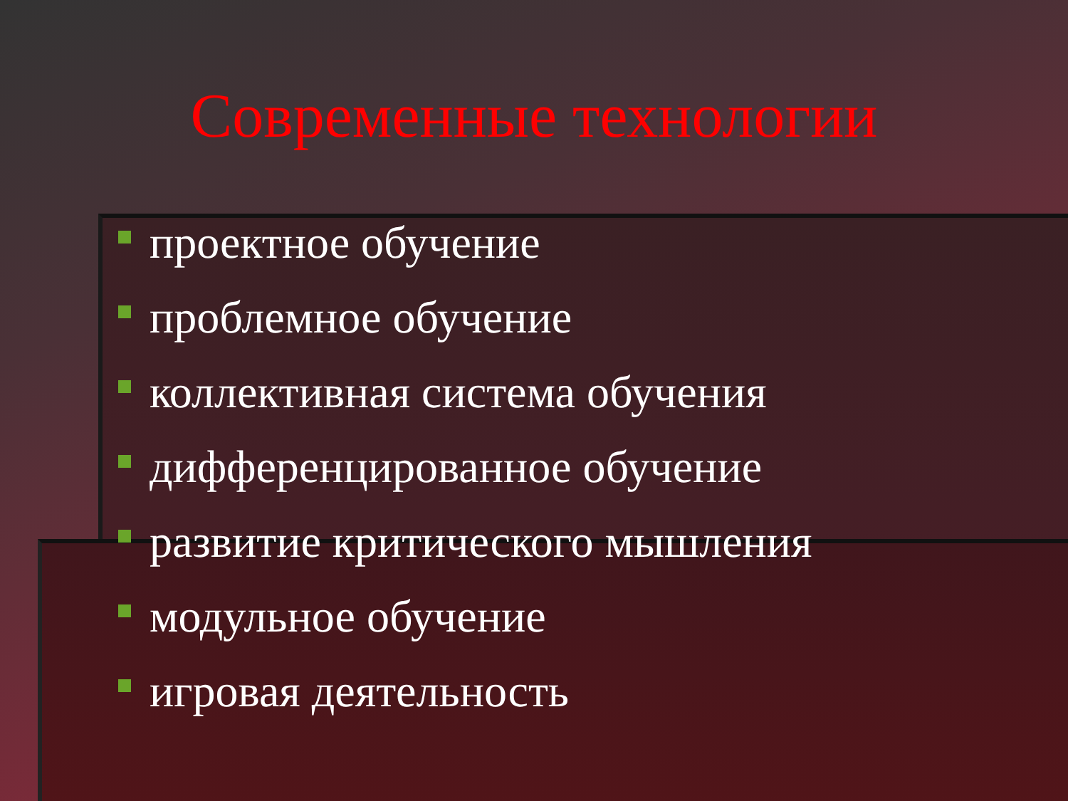Современные технологии
проектное обучение
проблемное обучение
коллективная система обучения
дифференцированное обучение
развитие критического мышления
модульное обучение
игровая деятельность